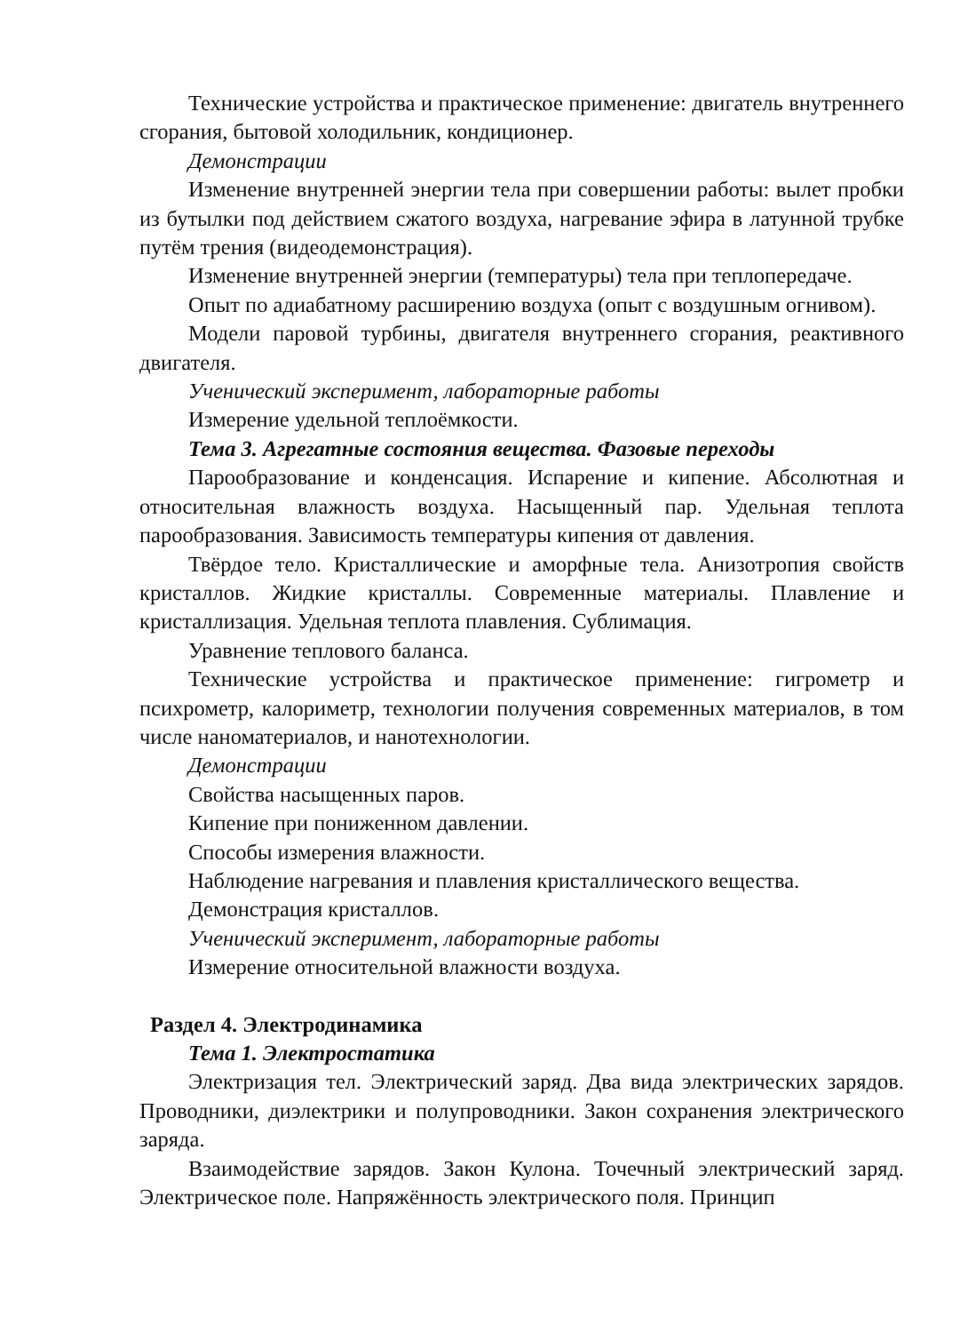Технические устройства и практическое применение: двигатель внутреннего сгорания, бытовой холодильник, кондиционер.
Демонстрации
Изменение внутренней энергии тела при совершении работы: вылет пробки из бутылки под действием сжатого воздуха, нагревание эфира в латунной трубке путём трения (видеодемонстрация).
Изменение внутренней энергии (температуры) тела при теплопередаче.
Опыт по адиабатному расширению воздуха (опыт с воздушным огнивом).
Модели паровой турбины, двигателя внутреннего сгорания, реактивного двигателя.
Ученический эксперимент, лабораторные работы
Измерение удельной теплоёмкости.
Тема 3. Агрегатные состояния вещества. Фазовые переходы
Парообразование и конденсация. Испарение и кипение. Абсолютная и относительная влажность воздуха. Насыщенный пар. Удельная теплота парообразования. Зависимость температуры кипения от давления.
Твёрдое тело. Кристаллические и аморфные тела. Анизотропия свойств кристаллов. Жидкие кристаллы. Современные материалы. Плавление и кристаллизация. Удельная теплота плавления. Сублимация.
Уравнение теплового баланса.
Технические устройства и практическое применение: гигрометр и психрометр, калориметр, технологии получения современных материалов, в том числе наноматериалов, и нанотехнологии.
Демонстрации
Свойства насыщенных паров.
Кипение при пониженном давлении.
Способы измерения влажности.
Наблюдение нагревания и плавления кристаллического вещества.
Демонстрация кристаллов.
Ученический эксперимент, лабораторные работы
Измерение относительной влажности воздуха.
Раздел 4. Электродинамика
Тема 1. Электростатика
Электризация тел. Электрический заряд. Два вида электрических зарядов. Проводники, диэлектрики и полупроводники. Закон сохранения электрического заряда.
Взаимодействие зарядов. Закон Кулона. Точечный электрический заряд. Электрическое поле. Напряжённость электрического поля. Принцип